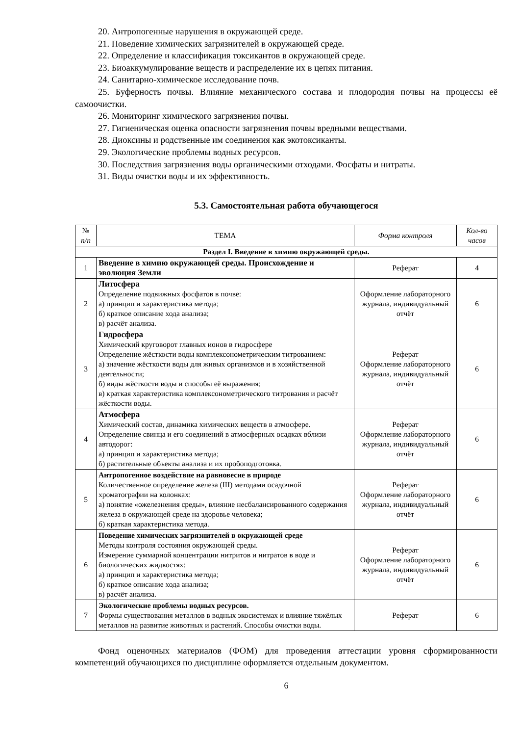20. Антропогенные нарушения в окружающей среде.
21. Поведение химических загрязнителей в окружающей среде.
22. Определение и классификация токсикантов в окружающей среде.
23. Биоаккумулирование веществ и распределение их в цепях питания.
24. Санитарно-химическое исследование почв.
25. Буферность почвы. Влияние механического состава и плодородия почвы на процессы её самоочистки.
26. Мониторинг химического загрязнения почвы.
27. Гигиеническая оценка опасности загрязнения почвы вредными веществами.
28. Диоксины и родственные им соединения как экотоксиканты.
29. Экологические проблемы водных ресурсов.
30. Последствия загрязнения воды органическими отходами. Фосфаты и нитраты.
31. Виды очистки воды и их эффективность.
5.3. Самостоятельная работа обучающегося
| № п/п | ТЕМА | Форма контроля | Кол-во часов |
| --- | --- | --- | --- |
| Раздел I. Введение в химию окружающей среды. | | | |
| 1 | Введение в химию окружающей среды. Происхождение и эволюция Земли | Реферат | 4 |
| 2 | Литосфера Определение подвижных фосфатов в почве: а) принцип и характеристика метода; б) краткое описание хода анализа; в) расчёт анализа. | Оформление лабораторного журнала, индивидуальный отчёт | 6 |
| 3 | Гидросфера Химический круговорот главных ионов в гидросфере Определение жёсткости воды комплексонометрическим титрованием: а) значение жёсткости воды для живых организмов и в хозяйственной деятельности; б) виды жёсткости воды и способы её выражения; в) краткая характеристика комплексонометрического титрования и расчёт жёсткости воды. | Реферат Оформление лабораторного журнала, индивидуальный отчёт | 6 |
| 4 | Атмосфера Химический состав, динамика химических веществ в атмосфере. Определение свинца и его соединений в атмосферных осадках вблизи автодорог: а) принцип и характеристика метода; б) растительные объекты анализа и их пробоподготовка. | Реферат Оформление лабораторного журнала, индивидуальный отчёт | 6 |
| 5 | Антропогенное воздействие на равновесие в природе Количественное определение железа (III) методами осадочной хроматографии на колонках: а) понятие «ожелезнения среды», влияние несбалансированного содержания железа в окружающей среде на здоровье человека; б) краткая характеристика метода. | Реферат Оформление лабораторного журнала, индивидуальный отчёт | 6 |
| 6 | Поведение химических загрязнителей в окружающей среде Методы контроля состояния окружающей среды. Измерение суммарной концентрации нитритов и нитратов в воде и биологических жидкостях: а) принцип и характеристика метода; б) краткое описание хода анализа; в) расчёт анализа. | Реферат Оформление лабораторного журнала, индивидуальный отчёт | 6 |
| 7 | Экологические проблемы водных ресурсов. Формы существования металлов в водных экосистемах и влияние тяжёлых металлов на развитие животных и растений. Способы очистки воды. | Реферат | 6 |
Фонд оценочных материалов (ФОМ) для проведения аттестации уровня сформированности компетенций обучающихся по дисциплине оформляется отдельным документом.
6